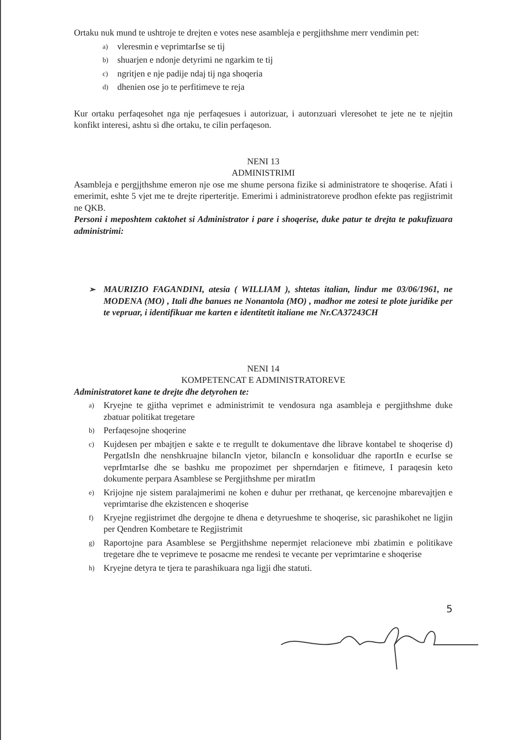Ortaku nuk mund te ushtroje te drejten e votes nese asambleja e pergjithshme merr vendimin pet:
a) vleresmin e veprimtarIse se tij
b) shuarjen e ndonje detyrimi ne ngarkim te tij
c) ngritjen e nje padije ndaj tij nga shoqeria
d) dhenien ose jo te perfitimeve te reja
Kur ortaku perfaqesohet nga nje perfaqesues i autorizuar, i autorızuari vleresohet te jete ne te njejtin konfikt interesi, ashtu si dhe ortaku, te cilin perfaqeson.
NENI 13
ADMINISTRIMI
Asambleja e pergjjthshme emeron nje ose me shume persona fizike si administratore te shoqerise. Afati i emerimit, eshte 5 vjet me te drejte riperteritje. Emerimi i administratoreve prodhon efekte pas regjistrimit ne QKB.
Personi i meposhtem caktohet si Administrator i pare i shoqerise, duke patur te drejta te pakufizuara administrimi:
➢ MAURIZIO FAGANDINI, atesia ( WILLIAM ), shtetas italian, lindur me 03/06/1961, ne MODENA (MO) , Itali dhe banues ne Nonantola (MO) , madhor me zotesi te plote juridike per te vepruar, i identifikuar me karten e identitetit italiane me Nr.CA37243CH
NENI 14
KOMPETENCAT E ADMINISTRATOREVE
Administratoret kane te drejte dhe detyrohen te:
a) Kryejne te gjitha veprimet e administrimit te vendosura nga asambleja e pergjithshme duke zbatuar politikat tregetare
b) Perfaqesojne shoqerine
c) Kujdesen per mbajtjen e sakte e te rregullt te dokumentave dhe librave kontabel te shoqerise d) PergatIsIn dhe nenshkruajne bilancIn vjetor, bilancIn e konsoliduar dhe raportIn e ecurIse se veprImtarIse dhe se bashku me propozimet per shperndarjen e fitimeve, I paraqesin keto dokumente perpara Asamblese se Pergjithshme per miratIm
e) Krijojne nje sistem paralajmerimi ne kohen e duhur per rrethanat, qe kercenojne mbarevajtjen e veprimtarise dhe ekzistencen e shoqerise
f) Kryejne regjistrimet dhe dergojne te dhena e detyrueshme te shoqerise, sic parashikohet ne ligjin per Qendren Kombetare te Regjistrimit
g) Raportojne para Asamblese se Pergjithshme nepermjet relacioneve mbi zbatimin e politikave tregetare dhe te veprimeve te posacme me rendesi te vecante per veprimtarine e shoqerise
h) Kryejne detyra te tjera te parashikuara nga ligji dhe statuti.
5